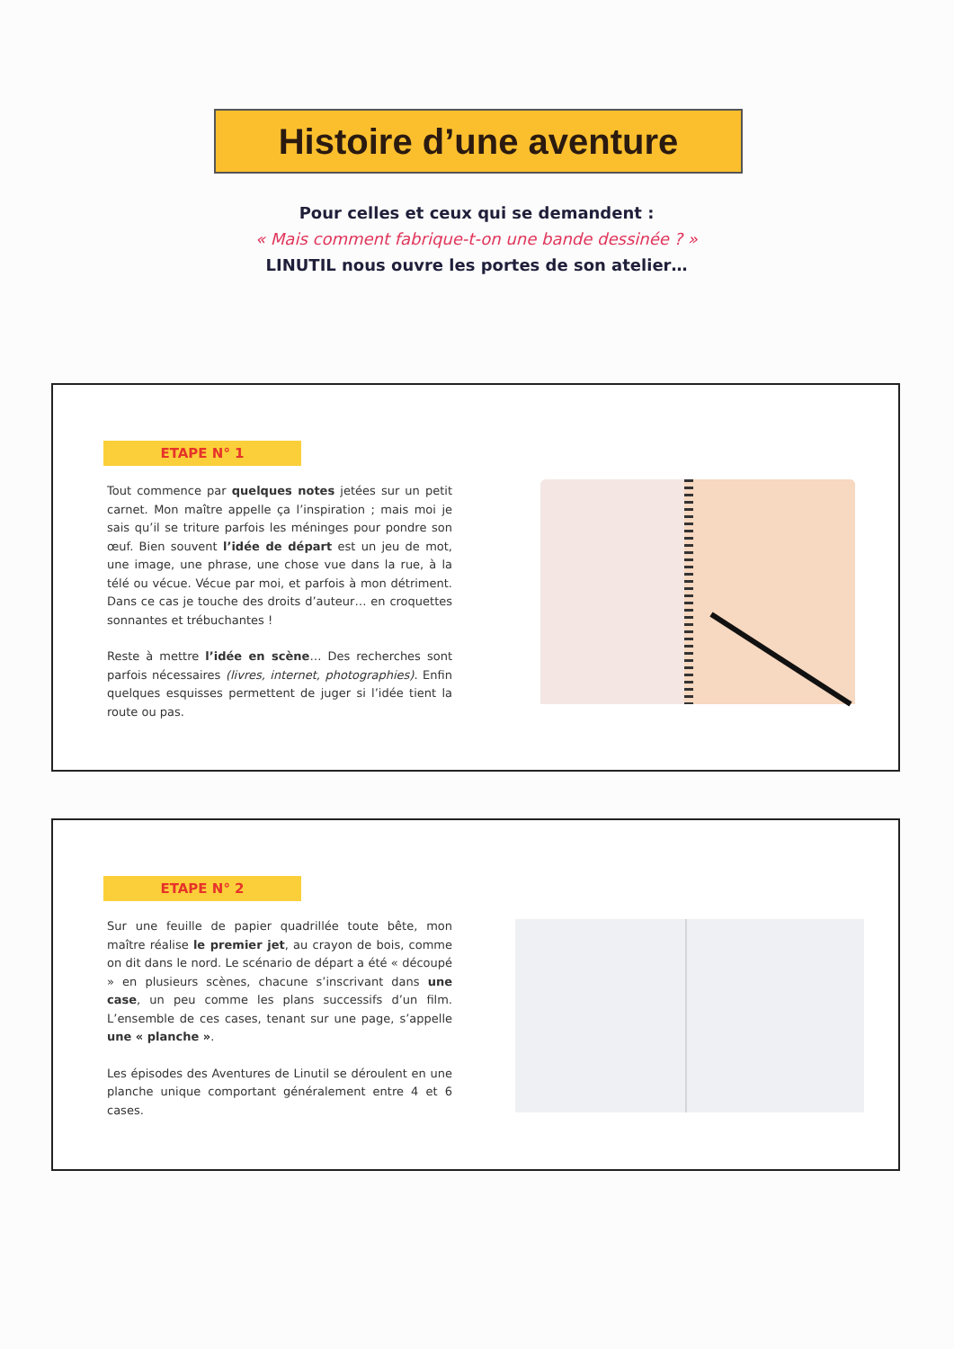Histoire d’une aventure
Pour celles et ceux qui se demandent :
« Mais comment fabrique-t-on une bande dessinée ? »
LINUTIL nous ouvre les portes de son atelier…
ETAPE N° 1
Tout commence par quelques notes jetées sur un petit carnet. Mon maître appelle ça l’inspiration ; mais moi je sais qu’il se triture parfois les méninges pour pondre son œuf. Bien souvent l’idée de départ est un jeu de mot, une image, une phrase, une chose vue dans la rue, à la télé ou vécue. Vécue par moi, et parfois à mon détriment. Dans ce cas je touche des droits d’auteur… en croquettes sonnantes et trébuchantes !
Reste à mettre l’idée en scène… Des recherches sont parfois nécessaires (livres, internet, photographies). Enfin quelques esquisses permettent de juger si l’idée tient la route ou pas.
ETAPE N° 2
Sur une feuille de papier quadrillée toute bête, mon maître réalise le premier jet, au crayon de bois, comme on dit dans le nord. Le scénario de départ a été « découpé » en plusieurs scènes, chacune s’inscrivant dans une case, un peu comme les plans successifs d’un film. L’ensemble de ces cases, tenant sur une page, s’appelle une « planche ».
Les épisodes des Aventures de Linutil se déroulent en une planche unique comportant généralement entre 4 et 6 cases.